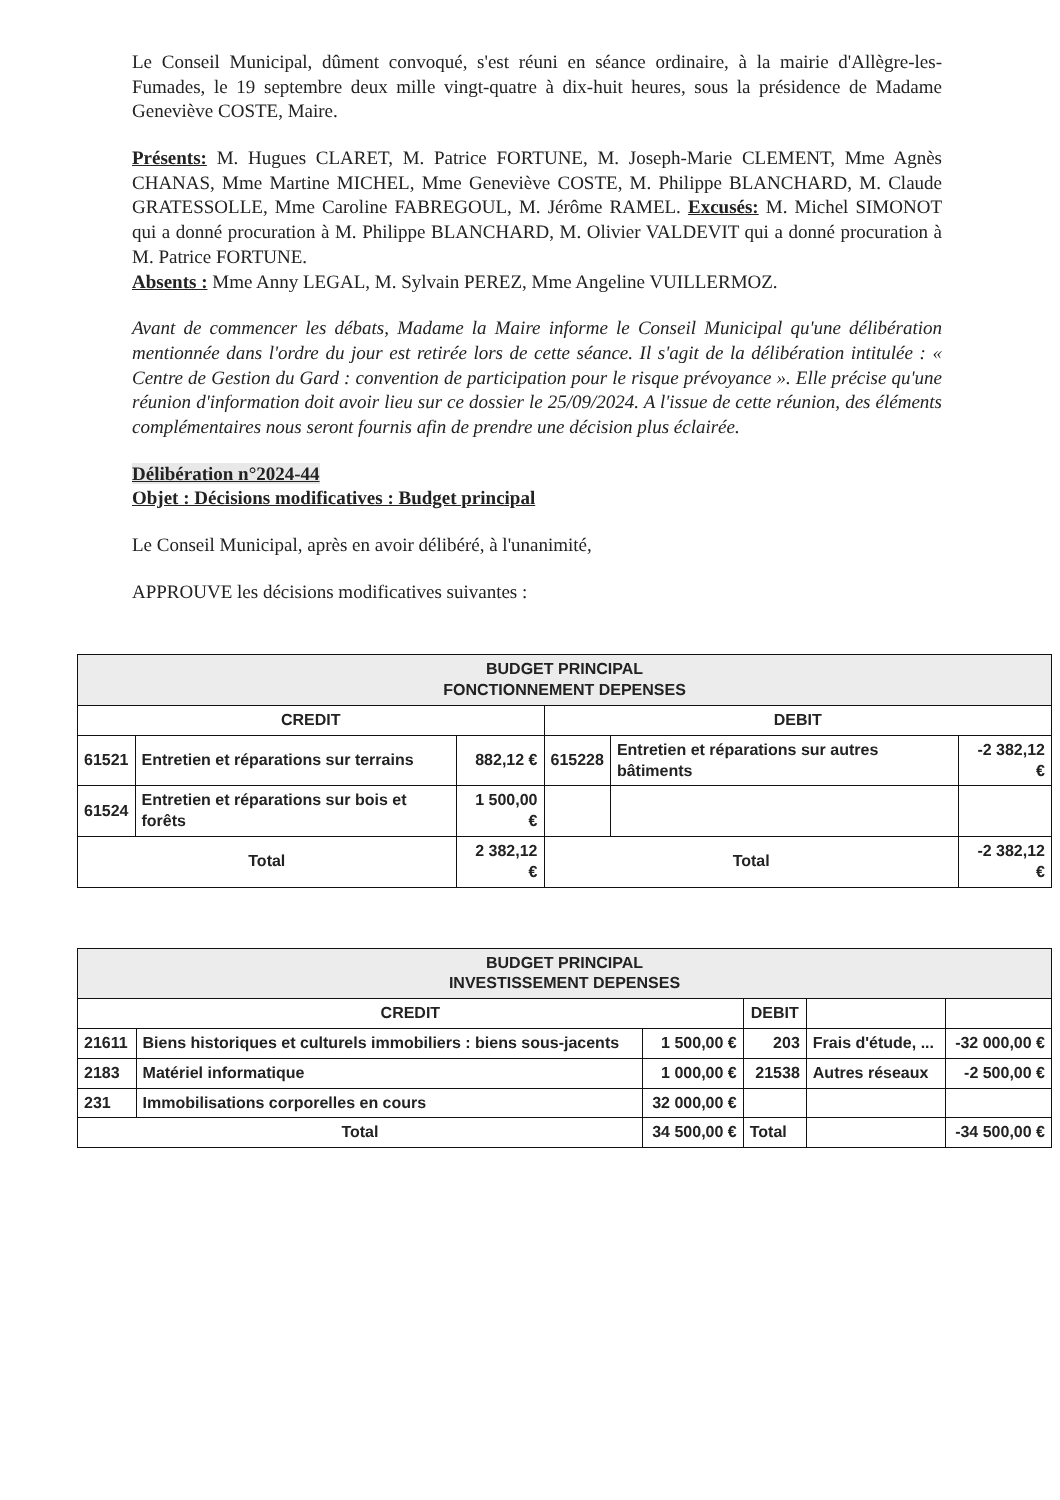Le Conseil Municipal, dûment convoqué, s'est réuni en séance ordinaire, à la mairie d'Allègre-les-Fumades, le 19 septembre deux mille vingt-quatre à dix-huit heures, sous la présidence de Madame Geneviève COSTE, Maire.
Présents: M. Hugues CLARET, M. Patrice FORTUNE, M. Joseph-Marie CLEMENT, Mme Agnès CHANAS, Mme Martine MICHEL, Mme Geneviève COSTE, M. Philippe BLANCHARD, M. Claude GRATESSOLLE, Mme Caroline FABREGOUL, M. Jérôme RAMEL. Excusés: M. Michel SIMONOT qui a donné procuration à M. Philippe BLANCHARD, M. Olivier VALDEVIT qui a donné procuration à M. Patrice FORTUNE.
Absents : Mme Anny LEGAL, M. Sylvain PEREZ, Mme Angeline VUILLERMOZ.
Avant de commencer les débats, Madame la Maire informe le Conseil Municipal qu'une délibération mentionnée dans l'ordre du jour est retirée lors de cette séance. Il s'agit de la délibération intitulée : « Centre de Gestion du Gard : convention de participation pour le risque prévoyance ». Elle précise qu'une réunion d'information doit avoir lieu sur ce dossier le 25/09/2024. A l'issue de cette réunion, des éléments complémentaires nous seront fournis afin de prendre une décision plus éclairée.
Délibération n°2024-44
Objet : Décisions modificatives : Budget principal
Le Conseil Municipal, après en avoir délibéré, à l'unanimité,
APPROUVE les décisions modificatives suivantes :
| BUDGET PRINCIPAL FONCTIONNEMENT DEPENSES | | | | | |
| --- | --- | --- | --- | --- | --- |
| CREDIT | | | DEBIT | | |
| 61521 | Entretien et réparations sur terrains | 882,12 € | 615228 | Entretien et réparations sur autres bâtiments | -2 382,12 € |
| 61524 | Entretien et réparations sur bois et forêts | 1 500,00 € | | | |
| Total | | 2 382,12 € | Total | | -2 382,12 € |
| BUDGET PRINCIPAL INVESTISSEMENT DEPENSES | | | | | |
| --- | --- | --- | --- | --- | --- |
| CREDIT | | | DEBIT | | |
| 21611 | Biens historiques et culturels immobiliers : biens sous-jacents | 1 500,00 € | 203 | Frais d'étude, ... | -32 000,00 € |
| 2183 | Matériel informatique | 1 000,00 € | 21538 | Autres réseaux | -2 500,00 € |
| 231 | Immobilisations corporelles en cours | 32 000,00 € | | | |
| Total | | 34 500,00 € | Total | | -34 500,00 € |